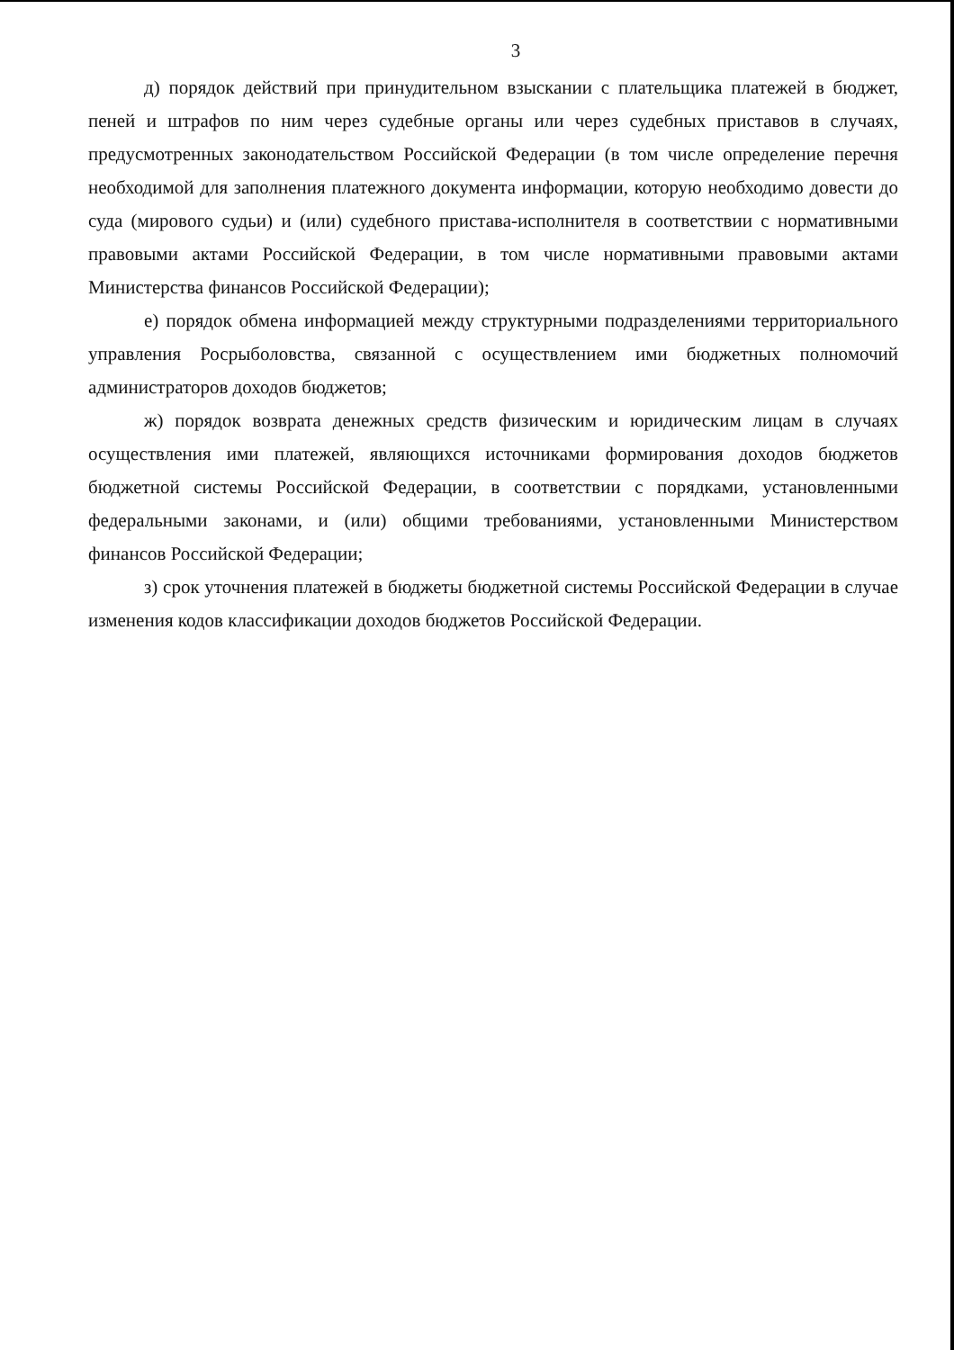3
д) порядок действий при принудительном взыскании с плательщика платежей в бюджет, пеней и штрафов по ним через судебные органы или через судебных приставов в случаях, предусмотренных законодательством Российской Федерации (в том числе определение перечня необходимой для заполнения платежного документа информации, которую необходимо довести до суда (мирового судьи) и (или) судебного пристава-исполнителя в соответствии с нормативными правовыми актами Российской Федерации, в том числе нормативными правовыми актами Министерства финансов Российской Федерации);
е) порядок обмена информацией между структурными подразделениями территориального управления Росрыболовства, связанной с осуществлением ими бюджетных полномочий администраторов доходов бюджетов;
ж) порядок возврата денежных средств физическим и юридическим лицам в случаях осуществления ими платежей, являющихся источниками формирования доходов бюджетов бюджетной системы Российской Федерации, в соответствии с порядками, установленными федеральными законами, и (или) общими требованиями, установленными Министерством финансов Российской Федерации;
з) срок уточнения платежей в бюджеты бюджетной системы Российской Федерации в случае изменения кодов классификации доходов бюджетов Российской Федерации.